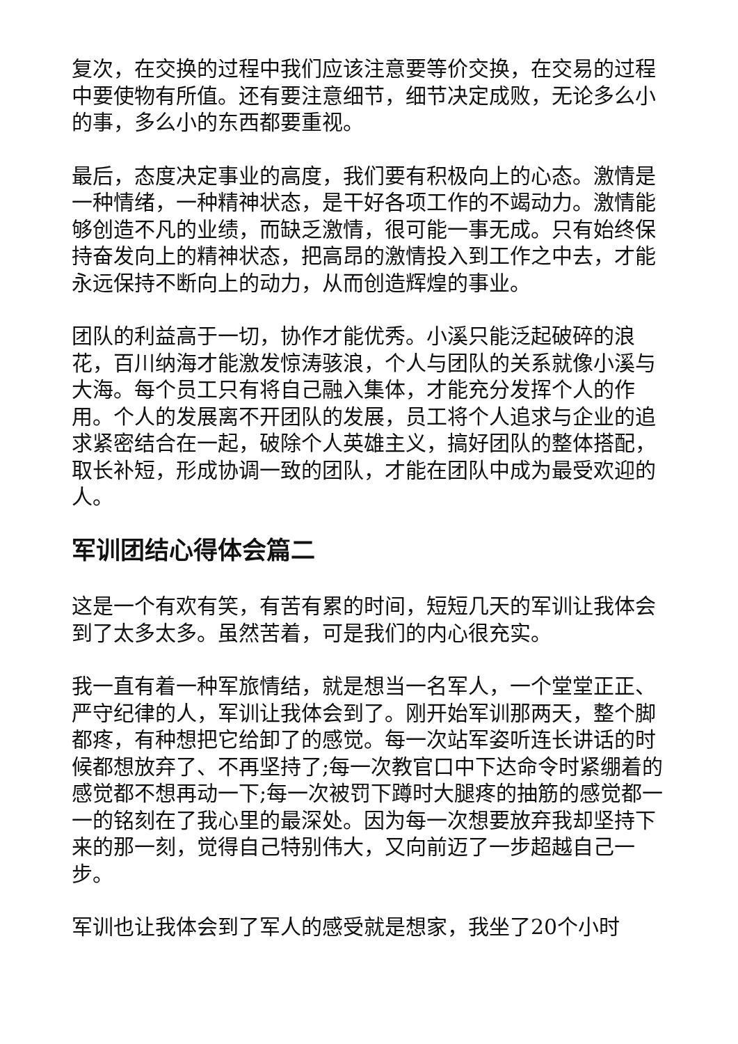复次，在交换的过程中我们应该注意要等价交换，在交易的过程中要使物有所值。还有要注意细节，细节决定成败，无论多么小的事，多么小的东西都要重视。
最后，态度决定事业的高度，我们要有积极向上的心态。激情是一种情绪，一种精神状态，是干好各项工作的不竭动力。激情能够创造不凡的业绩，而缺乏激情，很可能一事无成。只有始终保持奋发向上的精神状态，把高昂的激情投入到工作之中去，才能永远保持不断向上的动力，从而创造辉煌的事业。
团队的利益高于一切，协作才能优秀。小溪只能泛起破碎的浪花，百川纳海才能激发惊涛骇浪，个人与团队的关系就像小溪与大海。每个员工只有将自己融入集体，才能充分发挥个人的作用。个人的发展离不开团队的发展，员工将个人追求与企业的追求紧密结合在一起，破除个人英雄主义，搞好团队的整体搭配，取长补短，形成协调一致的团队，才能在团队中成为最受欢迎的人。
军训团结心得体会篇二
这是一个有欢有笑，有苦有累的时间，短短几天的军训让我体会到了太多太多。虽然苦着，可是我们的内心很充实。
我一直有着一种军旅情结，就是想当一名军人，一个堂堂正正、严守纪律的人，军训让我体会到了。刚开始军训那两天，整个脚都疼，有种想把它给卸了的感觉。每一次站军姿听连长讲话的时候都想放弃了、不再坚持了;每一次教官口中下达命令时紧绷着的感觉都不想再动一下;每一次被罚下蹲时大腿疼的抽筋的感觉都一一的铭刻在了我心里的最深处。因为每一次想要放弃我却坚持下来的那一刻，觉得自己特别伟大，又向前迈了一步超越自己一步。
军训也让我体会到了军人的感受就是想家，我坐了20个小时